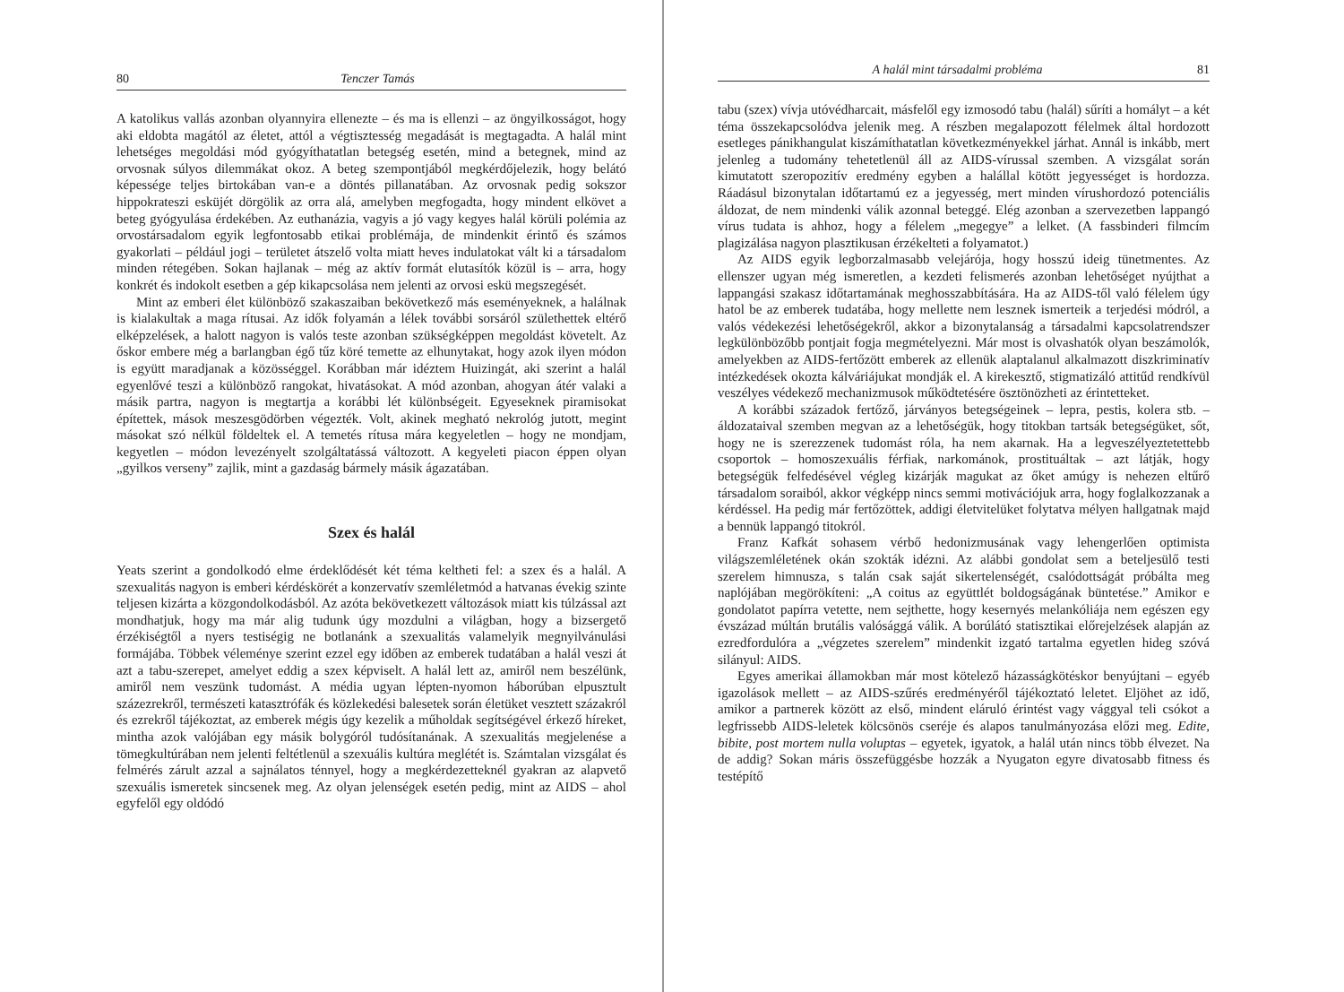80 Tenczer Tamás
A katolikus vallás azonban olyannyira ellenezte – és ma is ellenzi – az öngyilkosságot, hogy aki eldobta magától az életet, attól a végtisztesség megadását is megtagadta. A halál mint lehetséges megoldási mód gyógyíthatatlan betegség esetén, mind a betegnek, mind az orvosnak súlyos dilemmákat okoz. A beteg szempontjából megkérdőjelezik, hogy belátó képessége teljes birtokában van-e a döntés pillanatában. Az orvosnak pedig sokszor hippokrateszi esküjét dörgölik az orra alá, amelyben megfogadta, hogy mindent elkövet a beteg gyógyulása érdekében. Az euthanázia, vagyis a jó vagy kegyes halál körüli polémia az orvostársadalom egyik legfontosabb etikai problémája, de mindenkit érintő és számos gyakorlati – például jogi – területet átszelő volta miatt heves indulatokat vált ki a társadalom minden rétegében. Sokan hajlanak – még az aktív formát elutasítók közül is – arra, hogy konkrét és indokolt esetben a gép kikapcsolása nem jelenti az orvosi eskü megszegését.
Mint az emberi élet különböző szakaszaiban bekövetkező más eseményeknek, a halálnak is kialakultak a maga rítusai. Az idők folyamán a lélek további sorsáról születhettek eltérő elképzelések, a halott nagyon is valós teste azonban szükségképpen megoldást követelt. Az őskor embere még a barlangban égő tűz köré temette az elhunytakat, hogy azok ilyen módon is együtt maradjanak a közösséggel. Korábban már idéztem Huizingát, aki szerint a halál egyenlővé teszi a különböző rangokat, hivatásokat. A mód azonban, ahogyan átér valaki a másik partra, nagyon is megtartja a korábbi lét különbségeit. Egyeseknek piramisokat építettek, mások meszesgödörben végezték. Volt, akinek megható nekrológ jutott, megint másokat szó nélkül földeltek el. A temetés rítusa mára kegyeletlen – hogy ne mondjam, kegyetlen – módon levezényelt szolgáltatássá változott. A kegyeleti piacon éppen olyan „gyilkos verseny” zajlik, mint a gazdaság bármely másik ágazatában.
Szex és halál
Yeats szerint a gondolkodó elme érdeklődését két téma keltheti fel: a szex és a halál. A szexualitás nagyon is emberi kérdéskörét a konzervatív szemléletmód a hatvanas évekig szinte teljesen kizárta a közgondolkodásból. Az azóta bekövetkezett változások miatt kis túlzással azt mondhatjuk, hogy ma már alig tudunk úgy mozdulni a világban, hogy a bizsergető érzékiségtől a nyers testiségig ne botlanánk a szexualitás valamelyik megnyilvánulási formájába. Többek véleménye szerint ezzel egy időben az emberek tudatában a halál veszi át azt a tabu-szerepet, amelyet eddig a szex képviselt. A halál lett az, amiről nem beszélünk, amiről nem veszünk tudomást. A média ugyan lépten-nyomon háborúban elpusztult százezrekről, természeti katasztrófák és közlekedési balesetek során életüket vesztett százakról és ezrekről tájékoztat, az emberek mégis úgy kezelik a műholdak segítségével érkező híreket, mintha azok valójában egy másik bolygóról tudósítanának. A szexualitás megjelenése a tömegkultúrában nem jelenti feltétlenül a szexuális kultúra meglétét is. Számtalan vizsgálat és felmérés zárult azzal a sajnálatos ténnyel, hogy a megkérdezetteknél gyakran az alapvető szexuális ismeretek sincsenek meg. Az olyan jelenségek esetén pedig, mint az AIDS – ahol egyfelől egy oldódó
A halál mint társadalmi probléma 81
tabu (szex) vívja utóvédharcait, másfelől egy izmosodó tabu (halál) sűríti a homályt – a két téma összekapcsolódva jelenik meg. A részben megalapozott félelmek által hordozott esetleges pánikhangulat kiszámíthatatlan következményekkel járhat. Annál is inkább, mert jelenleg a tudomány tehetetlenül áll az AIDS-vírussal szemben. A vizsgálat során kimutatott szeropozitív eredmény egyben a halállal kötött jegyességet is hordozza. Ráadásul bizonytalan időtartamú ez a jegyesség, mert minden vírushordozó potenciális áldozat, de nem mindenki válik azonnal beteggé. Elég azonban a szervezetben lappangó vírus tudata is ahhoz, hogy a félelem „megegye” a lelket. (A fassbinderi filmcím plagizálása nagyon plasztikusan érzékelteti a folyamatot.)
Az AIDS egyik legborzalmasabb velejárója, hogy hosszú ideig tünetmentes. Az ellenszer ugyan még ismeretlen, a kezdeti felismerés azonban lehetőséget nyújthat a lappangási szakasz időtartamának meghosszabbítására. Ha az AIDS-től való félelem úgy hatol be az emberek tudatába, hogy mellette nem lesznek ismerteik a terjedési módról, a valós védekezési lehetőségekről, akkor a bizonytalanság a társadalmi kapcsolatrendszer legkülönbözőbb pontjait fogja megmételyezni. Már most is olvashatók olyan beszámolók, amelyekben az AIDS-fertőzött emberek az ellenük alaptalanul alkalmazott diszkriminatív intézkedések okozta kálváriájukat mondják el. A kirekesztő, stigmatizáló attitűd rendkívül veszélyes védekező mechanizmusok működtetésére ösztönözheti az érintetteket.
A korábbi századok fertőző, járványos betegségeinek – lepra, pestis, kolera stb. – áldozataival szemben megvan az a lehetőségük, hogy titokban tartsák betegségüket, sőt, hogy ne is szerezzenek tudomást róla, ha nem akarnak. Ha a legveszélyeztetettebb csoportok – homoszexuális férfiak, narkománok, prostituáltak – azt látják, hogy betegségük felfedésével végleg kizárják magukat az őket amúgy is nehezen eltűrő társadalom soraiból, akkor végképp nincs semmi motivációjuk arra, hogy foglalkozzanak a kérdéssel. Ha pedig már fertőzöttek, addigi életvitelüket folytatva mélyen hallgatnak majd a bennük lappangó titokról.
Franz Kafkát sohasem vérbő hedonizmusának vagy lehengerlően optimista világszemléletének okán szokták idézni. Az alábbi gondolat sem a beteljesülő testi szerelem himnusza, s talán csak saját sikertelenségét, csalódottságát próbálta meg naplójában megörökíteni: „A coitus az együttlét boldogságának büntetése.” Amikor e gondolatot papírra vetette, nem sejthette, hogy kesernyés melankóliája nem egészen egy évszázad múltán brutális valósággá válik. A borúlátó statisztikai előrejelzések alapján az ezredfordulóra a „végzetes szerelem” mindenkit izgató tartalma egyetlen hideg szóvá silányul: AIDS.
Egyes amerikai államokban már most kötelező házasságkötéskor benyújtani – egyéb igazolások mellett – az AIDS-szűrés eredményéről tájékoztató leletet. Eljöhet az idő, amikor a partnerek között az első, mindent eláruló érintést vagy vággyal teli csókot a legfrissebb AIDS-leletek kölcsönös cseréje és alapos tanulmányozása előzi meg. Edite, bibite, post mortem nulla voluptas – egyetek, igyatok, a halál után nincs több élvezet. Na de addig? Sokan máris összefüggésbe hozzák a Nyugaton egyre divatosabb fitness és testépítő